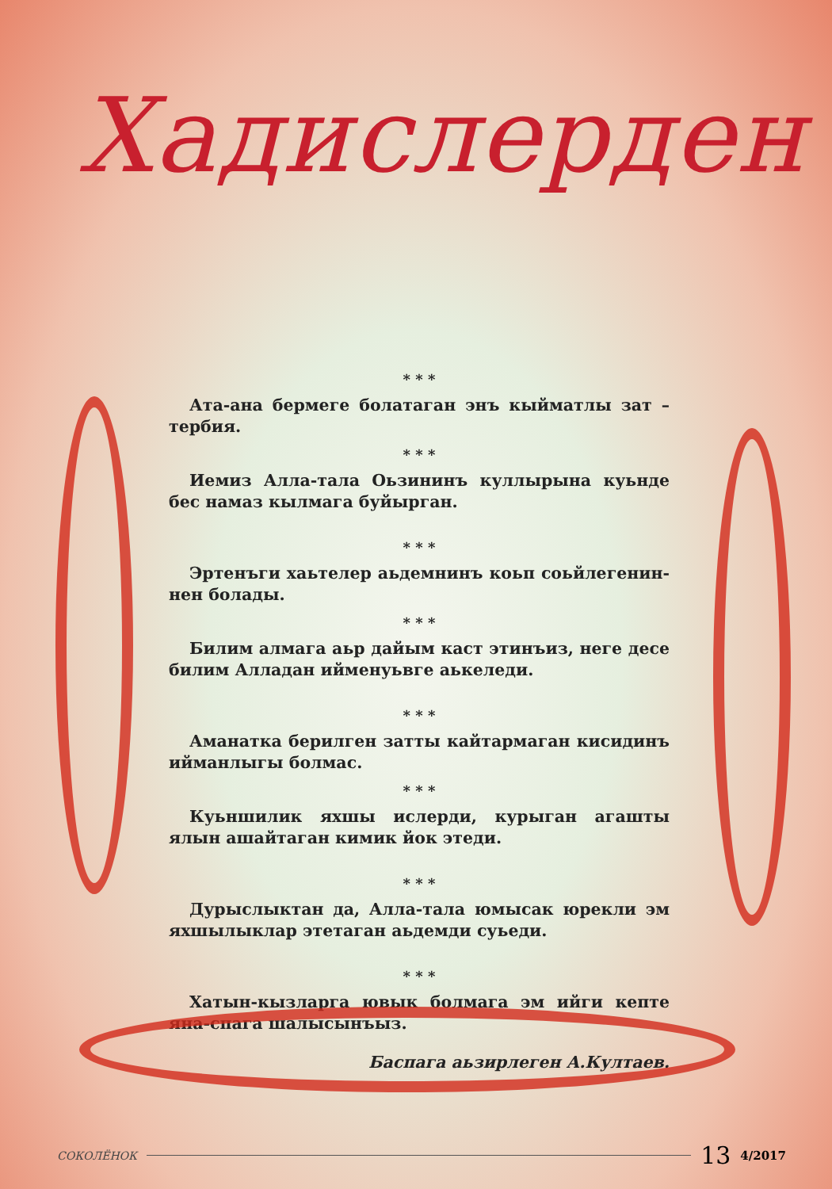Хадислерден
* * *
Ата-ана бермеге болатаган энъ кыйматлы зат – тербия.
* * *
Иемиз Алла-тала Оьзининъ куллырына куьнде бес намаз кылмага буйырган.
* * *
Эртенъги хаьтелер аьдемнинъ коьп соьйлегенин-нен болады.
* * *
Билим алмага аьр дайым каст этинъиз, неге десе билим Алладан ийменуьвге аькеледи.
* * *
Аманатка берилген затты кайтармаган кисидинъ ийманлыгы болмас.
* * *
Куьншилик яхшы ислерди, курыган агашты ялын ашайтаган кимик йок этеди.
* * *
Дурыслыктан да, Алла-тала юмысак юрекли эм яхшылыклар этетаган аьдемди суьеди.
* * *
Хатын-кызларга ювык болмага эм ийги кепте яна-спага шалысынъыз.
Баспага аьзирлеген А.Култаев.
СОКОЛЁНОК 13 4/2017